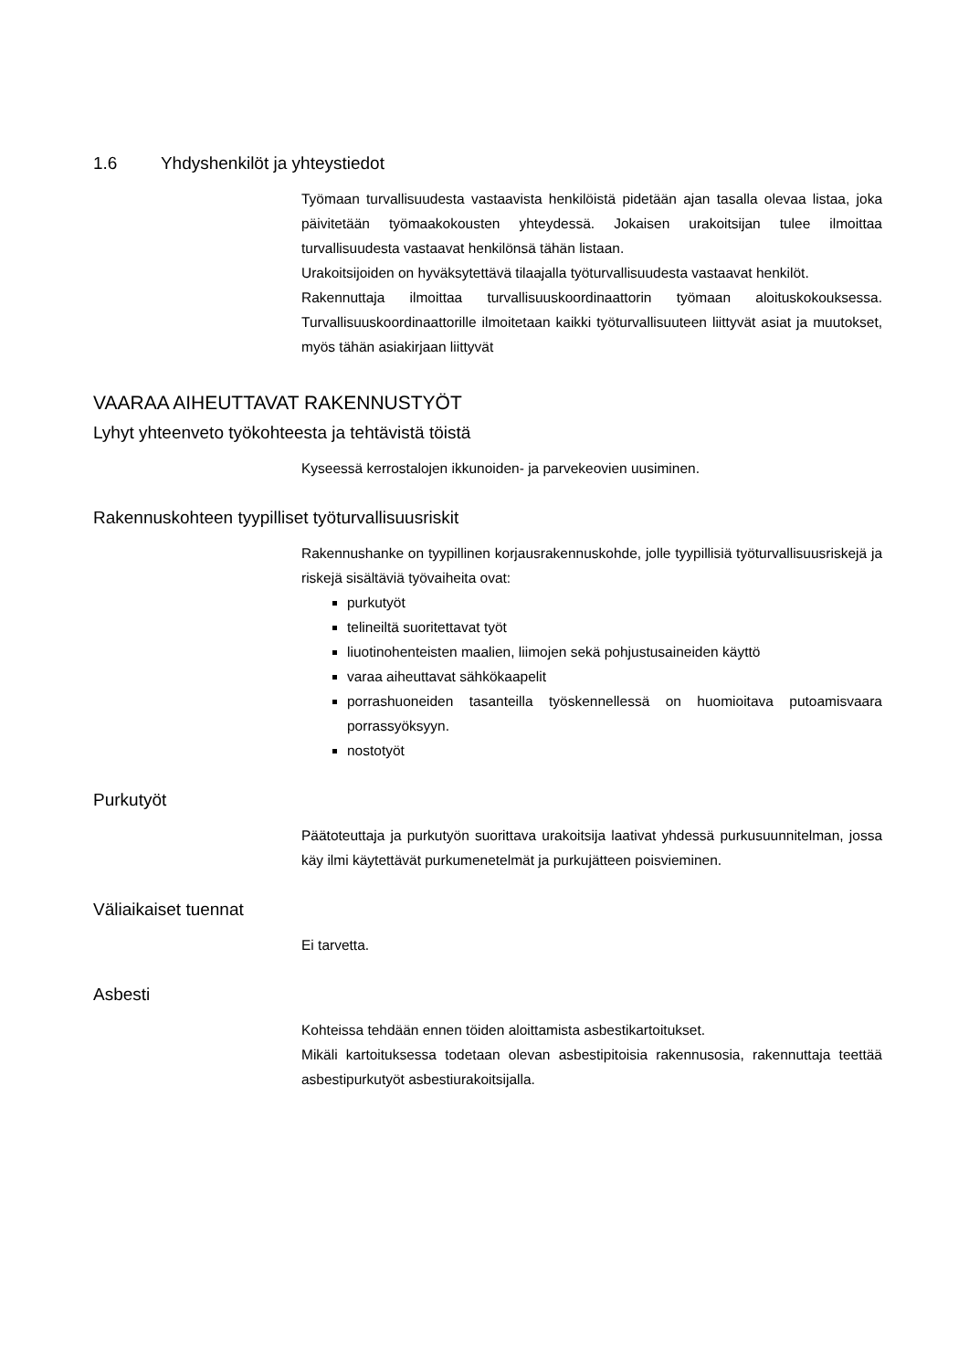1.6 Yhdyshenkilöt ja yhteystiedot
Työmaan turvallisuudesta vastaavista henkilöistä pidetään ajan tasalla olevaa listaa, joka päivitetään työmaakokousten yhteydessä. Jokaisen urakoitsijan tulee ilmoittaa turvallisuudesta vastaavat henkilönsä tähän listaan.
Urakoitsijoiden on hyväksytettävä tilaajalla työturvallisuudesta vastaavat henkilöt.
Rakennuttaja ilmoittaa turvallisuuskoordinaattorin työmaan aloituskokouksessa. Turvallisuuskoordinaattorille ilmoitetaan kaikki työturvallisuuteen liittyvät asiat ja muutokset, myös tähän asiakirjaan liittyvät
VAARAA AIHEUTTAVAT RAKENNUSTYÖT
Lyhyt yhteenveto työkohteesta ja tehtävistä töistä
Kyseessä kerrostalojen ikkunoiden- ja parvekeovien uusiminen.
Rakennuskohteen tyypilliset työturvallisuusriskit
Rakennushanke on tyypillinen korjausrakennuskohde, jolle tyypillisiä työturvallisuusriskejä ja riskejä sisältäviä työvaiheita ovat:
purkutyöt
telineiltä suoritettavat työt
liuotinohenteisten maalien, liimojen sekä pohjustusaineiden käyttö
varaa aiheuttavat sähkökaapelit
porrashuoneiden tasanteilla työskennellessä on huomioitava putoamisvaara porrassyöksyyn.
nostotyöt
Purkutyöt
Päätoteuttaja ja purkutyön suorittava urakoitsija laativat yhdessä purkusuunnitelman, jossa käy ilmi käytettävät purkumenetelmät ja purkujätteen poisvieminen.
Väliaikaiset tuennat
Ei tarvetta.
Asbesti
Kohteissa tehdään ennen töiden aloittamista asbestikartoitukset.
Mikäli kartoituksessa todetaan olevan asbestipitoisia rakennusosia, rakennuttaja teettää asbestipurkutyöt asbestiurakoitsijalla.